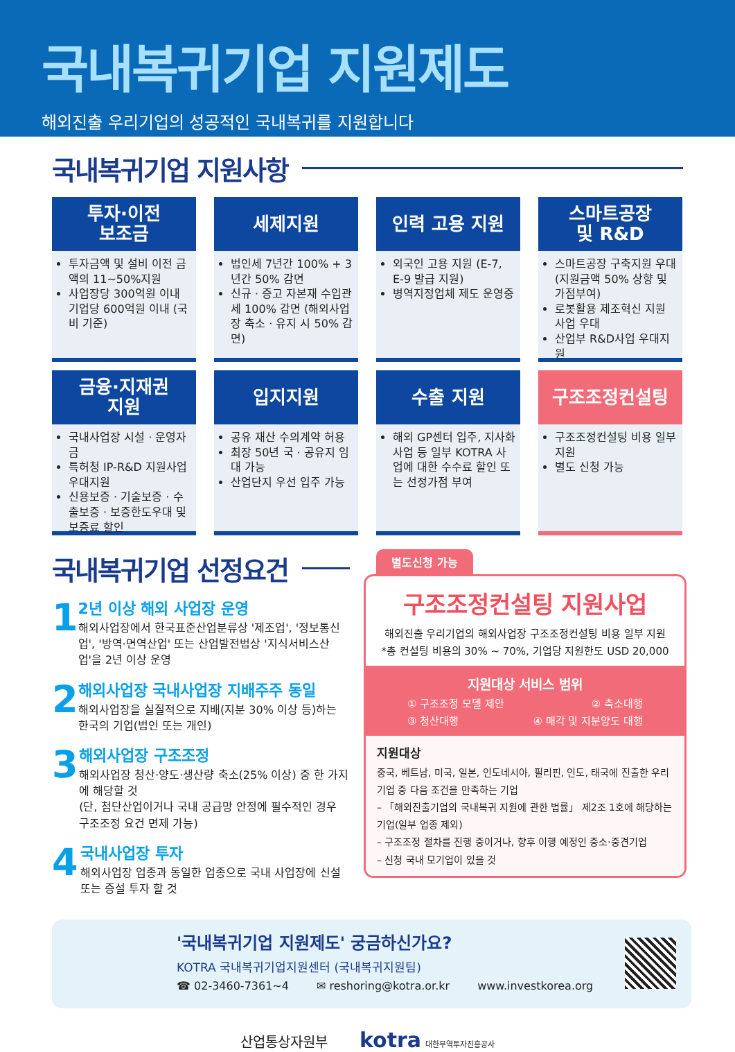국내복귀기업 지원제도
해외진출 우리기업의 성공적인 국내복귀를 지원합니다
국내복귀기업 지원사항
투자·이전
보조금
투자금액 및 설비 이전 금액의 11~50%지원
사업장당 300억원 이내 기업당 600억원 이내 (국비 기준)
세제지원
법인세 7년간 100% + 3년간 50% 감면
신규 · 증고 자본재 수입관세 100% 감면 (해외사업장 축소 · 유지 시 50% 감면)
인력 고용 지원
외국인 고용 지원 (E-7, E-9 발급 지원)
병역지정업체 제도 운영중
스마트공장
및 R&D
스마트공장 구축지원 우대 (지원금액 50% 상향 및 가점부여)
로봇활용 제조혁신 지원 사업 우대
산업부 R&D사업 우대지원
금융·지재권
지원
국내사업장 시설 · 운영자금
특허청 IP-R&D 지원사업 우대지원
신용보증 · 기술보증 · 수출보증 · 보증한도우대 및 보증료 할인
입지지원
공유 재산 수의계약 허용
최장 50년 국 · 공유지 임대 가능
산업단지 우선 입주 가능
수출 지원
해외 GP센터 입주, 지사화 사업 등 일부 KOTRA 사업에 대한 수수료 할인 또는 선정가점 부여
구조조정컨설팅
구조조정컨설팅 비용 일부 지원
별도 신청 가능
국내복귀기업 선정요건
1
2년 이상 해외 사업장 운영
해외사업장에서 한국표준산업분류상 '제조업', '정보통신업', '방역·면역산업' 또는 산업발전법상 '지식서비스산업'을 2년 이상 운영
2
해외사업장 국내사업장 지배주주 동일
해외사업장을 실질적으로 지배(지분 30% 이상 등)하는 한국의 기업(법인 또는 개인)
3
해외사업장 구조조정
해외사업장 청산·양도·생산량 축소(25% 이상) 중 한 가지에 해당할 것
(단, 첨단산업이거나 국내 공급망 안정에 필수적인 경우 구조조정 요건 면제 가능)
4
국내사업장 투자
해외사업장 업종과 동일한 업종으로 국내 사업장에 신설 또는 증설 투자 할 것
별도신청 가능
구조조정컨설팅 지원사업
해외진출 우리기업의 해외사업장 구조조정컨설팅 비용 일부 지원
*총 컨설팅 비용의 30% ~ 70%, 기업당 지원한도 USD 20,000
지원대상 서비스 범위
① 구조조정 모델 제안 ② 축소대행
③ 청산대행 ④ 매각 및 지분양도 대행
지원대상
중국, 베트남, 미국, 일본, 인도네시아, 필리핀, 인도, 태국에 진출한 우리 기업 중 다음 조건을 만족하는 기업
– 「해외진출기업의 국내복귀 지원에 관한 법률」 제2조 1호에 해당하는 기업(일부 업종 제외)
– 구조조정 절차를 진행 중이거나, 향후 이행 예정인 중소·중견기업
– 신청 국내 모기업이 있을 것
'국내복귀기업 지원제도' 궁금하신가요?
KOTRA 국내복귀기업지원센터 (국내복귀지원팀)
☎ 02-3460-7361~4 ✉ reshoring@kotra.or.kr www.investkorea.org
산업통상자원부 kotra 대한무역투자진흥공사